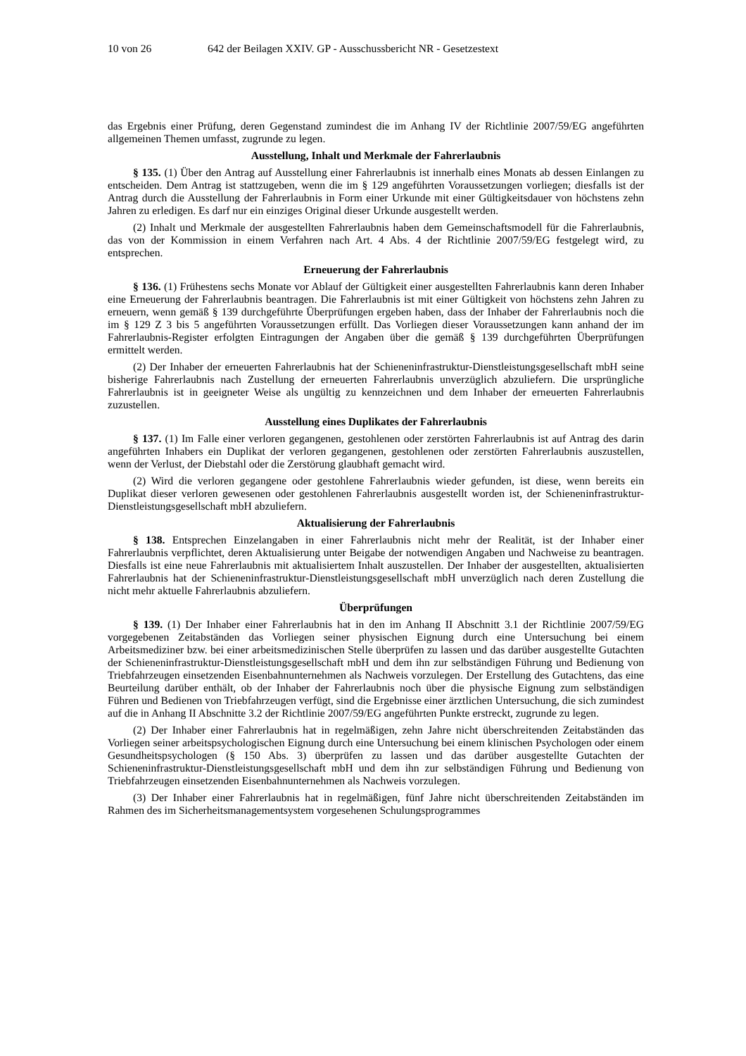10 von 26 642 der Beilagen XXIV. GP - Ausschussbericht NR - Gesetzestext
das Ergebnis einer Prüfung, deren Gegenstand zumindest die im Anhang IV der Richtlinie 2007/59/EG angeführten allgemeinen Themen umfasst, zugrunde zu legen.
Ausstellung, Inhalt und Merkmale der Fahrerlaubnis
§ 135. (1) Über den Antrag auf Ausstellung einer Fahrerlaubnis ist innerhalb eines Monats ab dessen Einlangen zu entscheiden. Dem Antrag ist stattzugeben, wenn die im § 129 angeführten Voraussetzungen vorliegen; diesfalls ist der Antrag durch die Ausstellung der Fahrerlaubnis in Form einer Urkunde mit einer Gültigkeitsdauer von höchstens zehn Jahren zu erledigen. Es darf nur ein einziges Original dieser Urkunde ausgestellt werden.
(2) Inhalt und Merkmale der ausgestellten Fahrerlaubnis haben dem Gemeinschaftsmodell für die Fahrerlaubnis, das von der Kommission in einem Verfahren nach Art. 4 Abs. 4 der Richtlinie 2007/59/EG festgelegt wird, zu entsprechen.
Erneuerung der Fahrerlaubnis
§ 136. (1) Frühestens sechs Monate vor Ablauf der Gültigkeit einer ausgestellten Fahrerlaubnis kann deren Inhaber eine Erneuerung der Fahrerlaubnis beantragen. Die Fahrerlaubnis ist mit einer Gültigkeit von höchstens zehn Jahren zu erneuern, wenn gemäß § 139 durchgeführte Überprüfungen ergeben haben, dass der Inhaber der Fahrerlaubnis noch die im § 129 Z 3 bis 5 angeführten Voraussetzungen erfüllt. Das Vorliegen dieser Voraussetzungen kann anhand der im Fahrerlaubnis-Register erfolgten Eintragungen der Angaben über die gemäß § 139 durchgeführten Überprüfungen ermittelt werden.
(2) Der Inhaber der erneuerten Fahrerlaubnis hat der Schieneninfrastruktur-Dienstleistungsgesellschaft mbH seine bisherige Fahrerlaubnis nach Zustellung der erneuerten Fahrerlaubnis unverzüglich abzuliefern. Die ursprüngliche Fahrerlaubnis ist in geeigneter Weise als ungültig zu kennzeichnen und dem Inhaber der erneuerten Fahrerlaubnis zuzustellen.
Ausstellung eines Duplikates der Fahrerlaubnis
§ 137. (1) Im Falle einer verloren gegangenen, gestohlenen oder zerstörten Fahrerlaubnis ist auf Antrag des darin angeführten Inhabers ein Duplikat der verloren gegangenen, gestohlenen oder zerstörten Fahrerlaubnis auszustellen, wenn der Verlust, der Diebstahl oder die Zerstörung glaubhaft gemacht wird.
(2) Wird die verloren gegangene oder gestohlene Fahrerlaubnis wieder gefunden, ist diese, wenn bereits ein Duplikat dieser verloren gewesenen oder gestohlenen Fahrerlaubnis ausgestellt worden ist, der Schieneninfrastruktur-Dienstleistungsgesellschaft mbH abzuliefern.
Aktualisierung der Fahrerlaubnis
§ 138. Entsprechen Einzelangaben in einer Fahrerlaubnis nicht mehr der Realität, ist der Inhaber einer Fahrerlaubnis verpflichtet, deren Aktualisierung unter Beigabe der notwendigen Angaben und Nachweise zu beantragen. Diesfalls ist eine neue Fahrerlaubnis mit aktualisiertem Inhalt auszustellen. Der Inhaber der ausgestellten, aktualisierten Fahrerlaubnis hat der Schieneninfrastruktur-Dienstleistungsgesellschaft mbH unverzüglich nach deren Zustellung die nicht mehr aktuelle Fahrerlaubnis abzuliefern.
Überprüfungen
§ 139. (1) Der Inhaber einer Fahrerlaubnis hat in den im Anhang II Abschnitt 3.1 der Richtlinie 2007/59/EG vorgegebenen Zeitabständen das Vorliegen seiner physischen Eignung durch eine Untersuchung bei einem Arbeitsmediziner bzw. bei einer arbeitsmedizinischen Stelle überprüfen zu lassen und das darüber ausgestellte Gutachten der Schieneninfrastruktur-Dienstleistungsgesellschaft mbH und dem ihn zur selbständigen Führung und Bedienung von Triebfahrzeugen einsetzenden Eisenbahnunternehmen als Nachweis vorzulegen. Der Erstellung des Gutachtens, das eine Beurteilung darüber enthält, ob der Inhaber der Fahrerlaubnis noch über die physische Eignung zum selbständigen Führen und Bedienen von Triebfahrzeugen verfügt, sind die Ergebnisse einer ärztlichen Untersuchung, die sich zumindest auf die in Anhang II Abschnitte 3.2 der Richtlinie 2007/59/EG angeführten Punkte erstreckt, zugrunde zu legen.
(2) Der Inhaber einer Fahrerlaubnis hat in regelmäßigen, zehn Jahre nicht überschreitenden Zeitabständen das Vorliegen seiner arbeitspsychologischen Eignung durch eine Untersuchung bei einem klinischen Psychologen oder einem Gesundheitspsychologen (§ 150 Abs. 3) überprüfen zu lassen und das darüber ausgestellte Gutachten der Schieneninfrastruktur-Dienstleistungsgesellschaft mbH und dem ihn zur selbständigen Führung und Bedienung von Triebfahrzeugen einsetzenden Eisenbahnunternehmen als Nachweis vorzulegen.
(3) Der Inhaber einer Fahrerlaubnis hat in regelmäßigen, fünf Jahre nicht überschreitenden Zeitabständen im Rahmen des im Sicherheitsmanagementsystem vorgesehenen Schulungsprogrammes